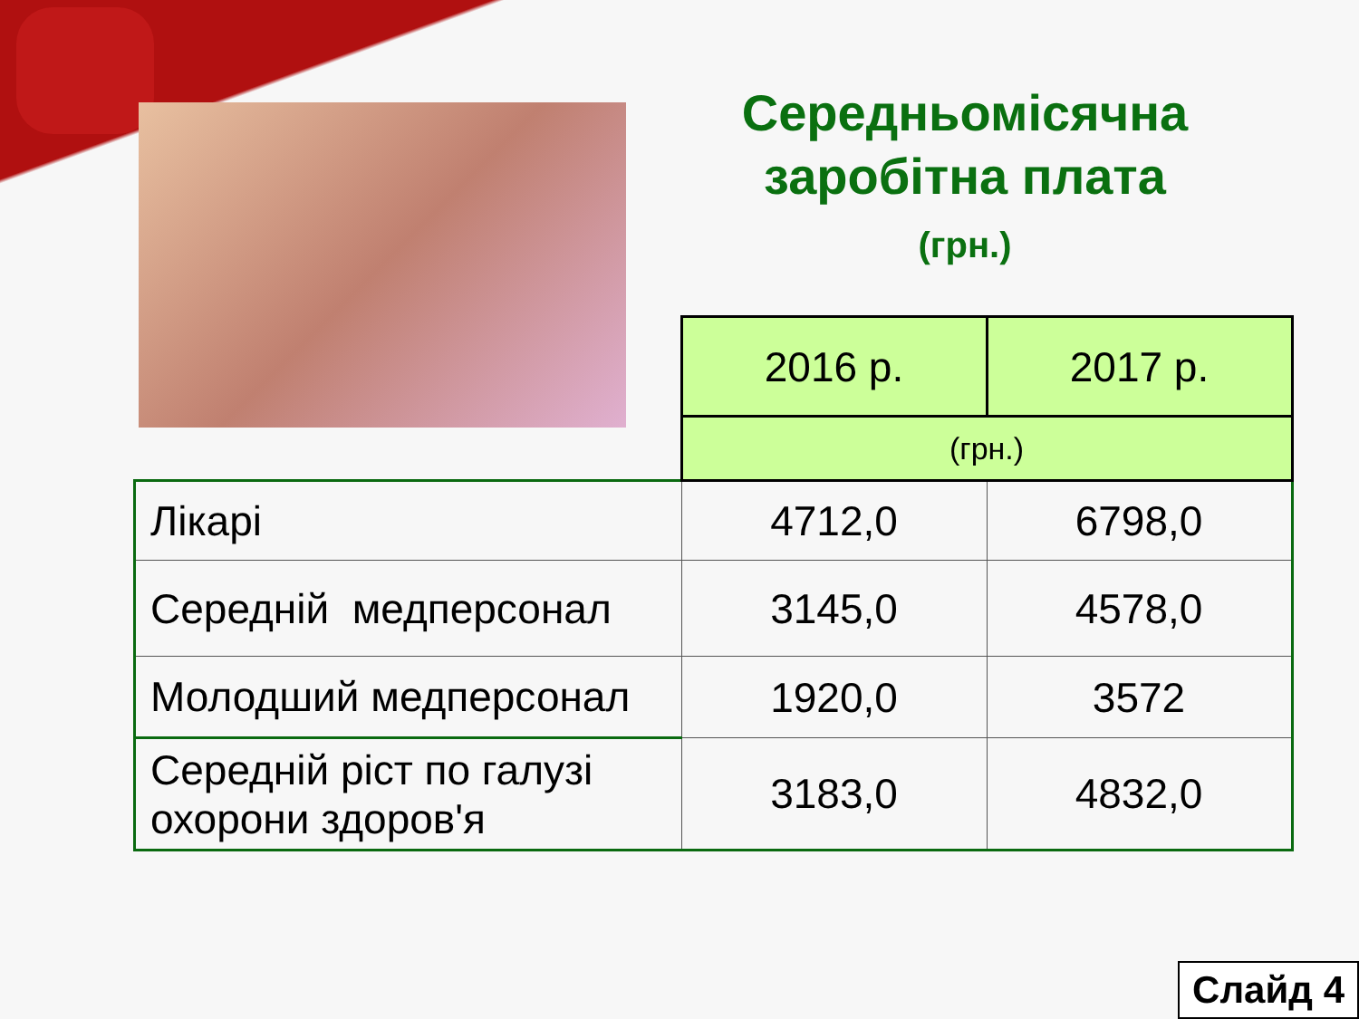Середньомісячна заробітна плата
(грн.)
| | 2016 р. | 2017 р. |
| | (грн.) | |
| Лікарі | 4712,0 | 6798,0 |
| Середній медперсонал | 3145,0 | 4578,0 |
| Молодший медперсонал | 1920,0 | 3572 |
| Середній ріст по галузі охорони здоров'я | 3183,0 | 4832,0 |
Слайд 4